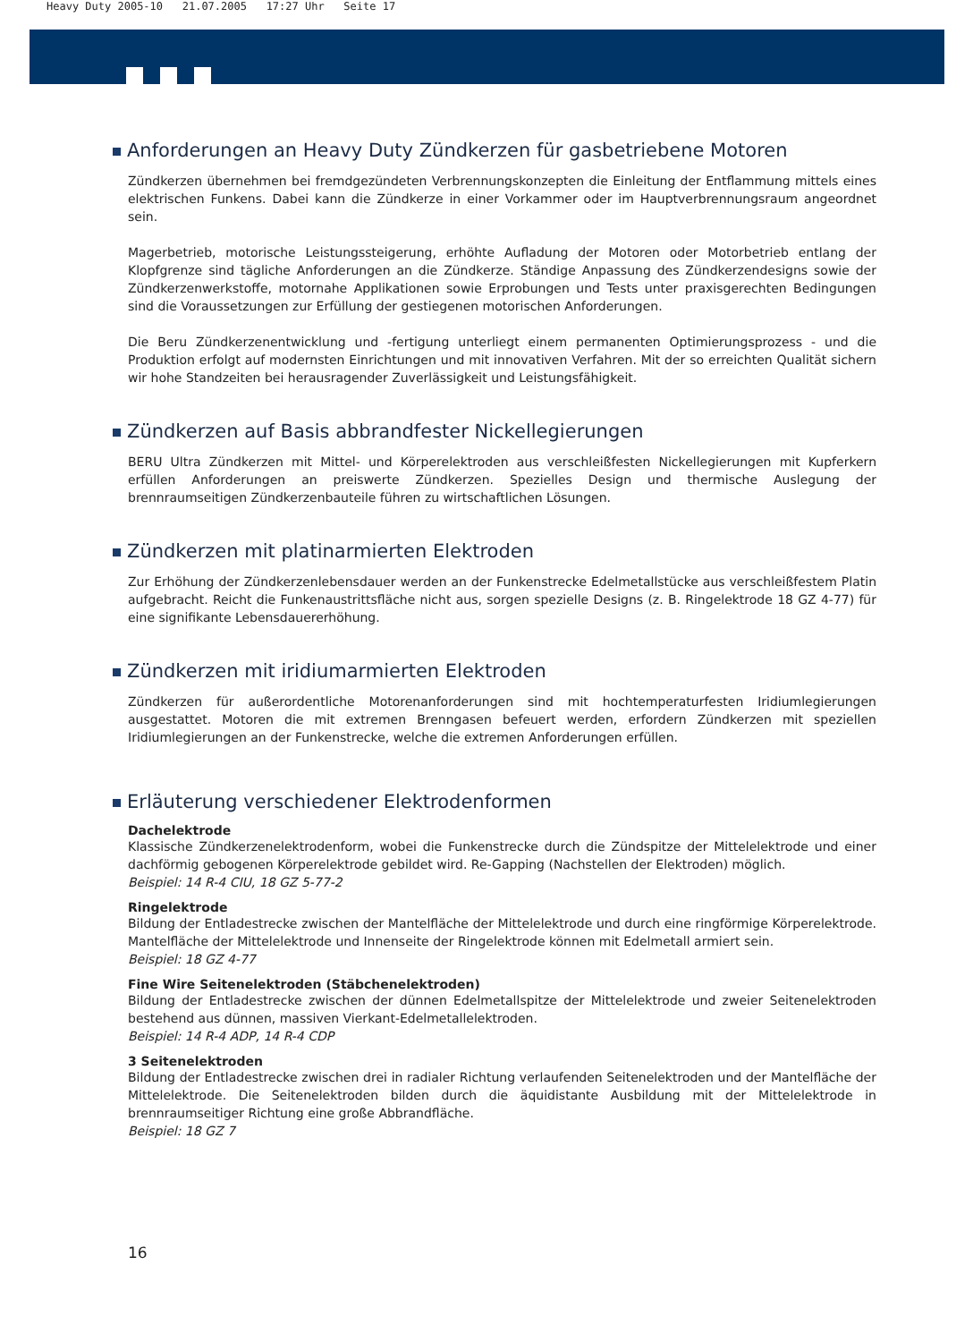Heavy Duty 2005-10 21.07.2005 17:27 Uhr Seite 17
Anforderungen an Heavy Duty Zündkerzen für gasbetriebene Motoren
Zündkerzen übernehmen bei fremdgezündeten Verbrennungskonzepten die Einleitung der Entflammung mittels eines elektrischen Funkens. Dabei kann die Zündkerze in einer Vorkammer oder im Hauptverbrennungsraum angeordnet sein.
Magerbetrieb, motorische Leistungssteigerung, erhöhte Aufladung der Motoren oder Motorbetrieb entlang der Klopfgrenze sind tägliche Anforderungen an die Zündkerze. Ständige Anpassung des Zündkerzendesigns sowie der Zündkerzenwerkstoffe, motornahe Applikationen sowie Erprobungen und Tests unter praxisgerechten Bedingungen sind die Voraussetzungen zur Erfüllung der gestiegenen motorischen Anforderungen.
Die Beru Zündkerzenentwicklung und -fertigung unterliegt einem permanenten Optimierungsprozess - und die Produktion erfolgt auf modernsten Einrichtungen und mit innovativen Verfahren. Mit der so erreichten Qualität sichern wir hohe Standzeiten bei herausragender Zuverlässigkeit und Leistungsfähigkeit.
Zündkerzen auf Basis abbrandfester Nickellegierungen
BERU Ultra Zündkerzen mit Mittel- und Körperelektroden aus verschleißfesten Nickellegierungen mit Kupferkern erfüllen Anforderungen an preiswerte Zündkerzen. Spezielles Design und thermische Auslegung der brennraumseitigen Zündkerzenbauteile führen zu wirtschaftlichen Lösungen.
Zündkerzen mit platinarmierten Elektroden
Zur Erhöhung der Zündkerzenlebensdauer werden an der Funkenstrecke Edelmetallstücke aus verschleißfestem Platin aufgebracht. Reicht die Funkenaustrittsfläche nicht aus, sorgen spezielle Designs (z. B. Ringelektrode 18 GZ 4-77) für eine signifikante Lebensdauererhöhung.
Zündkerzen mit iridiumarmierten Elektroden
Zündkerzen für außerordentliche Motorenanforderungen sind mit hochtemperaturfesten Iridiumlegierungen ausgestattet. Motoren die mit extremen Brenngasen befeuert werden, erfordern Zündkerzen mit speziellen Iridiumlegierungen an der Funkenstrecke, welche die extremen Anforderungen erfüllen.
Erläuterung verschiedener Elektrodenformen
Dachelektrode
Klassische Zündkerzenelektrodenform, wobei die Funkenstrecke durch die Zündspitze der Mittelelektrode und einer dachförmig gebogenen Körperelektrode gebildet wird. Re-Gapping (Nachstellen der Elektroden) möglich.
Beispiel: 14 R-4 CIU, 18 GZ 5-77-2
Ringelektrode
Bildung der Entladestrecke zwischen der Mantelfläche der Mittelelektrode und durch eine ringförmige Körperelektrode. Mantelfläche der Mittelelektrode und Innenseite der Ringelektrode können mit Edelmetall armiert sein.
Beispiel: 18 GZ 4-77
Fine Wire Seitenelektroden (Stäbchenelektroden)
Bildung der Entladestrecke zwischen der dünnen Edelmetallspitze der Mittelelektrode und zweier Seitenelektroden bestehend aus dünnen, massiven Vierkant-Edelmetallelektroden.
Beispiel: 14 R-4 ADP, 14 R-4 CDP
3 Seitenelektroden
Bildung der Entladestrecke zwischen drei in radialer Richtung verlaufenden Seitenelektroden und der Mantelfläche der Mittelelektrode. Die Seitenelektroden bilden durch die äquidistante Ausbildung mit der Mittelelektrode in brennraumseitiger Richtung eine große Abbrandfläche.
Beispiel: 18 GZ 7
16